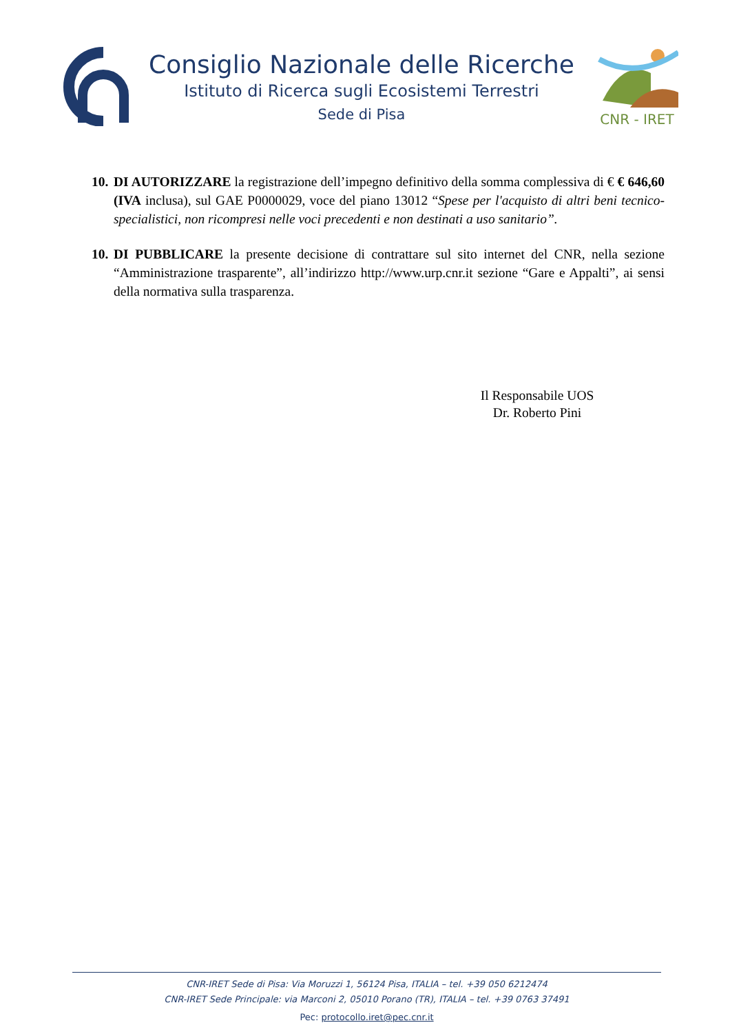Consiglio Nazionale delle Ricerche
Istituto di Ricerca sugli Ecosistemi Terrestri
Sede di Pisa
CNR - IRET
10.
DI AUTORIZZARE la registrazione dell’impegno definitivo della somma complessiva di € € 646,60 (IVA inclusa), sul GAE P0000029, voce del piano 13012 “Spese per l'acquisto di altri beni tecnico-specialistici, non ricompresi nelle voci precedenti e non destinati a uso sanitario”.
10.
DI PUBBLICARE la presente decisione di contrattare sul sito internet del CNR, nella sezione “Amministrazione trasparente”, all’indirizzo http://www.urp.cnr.it sezione “Gare e Appalti”, ai sensi della normativa sulla trasparenza.
Il Responsabile UOS
Dr. Roberto Pini
CNR-IRET Sede di Pisa: Via Moruzzi 1, 56124 Pisa, ITALIA – tel. +39 050 6212474
CNR-IRET Sede Principale: via Marconi 2, 05010 Porano (TR), ITALIA – tel. +39 0763 37491
Pec: protocollo.iret@pec.cnr.it